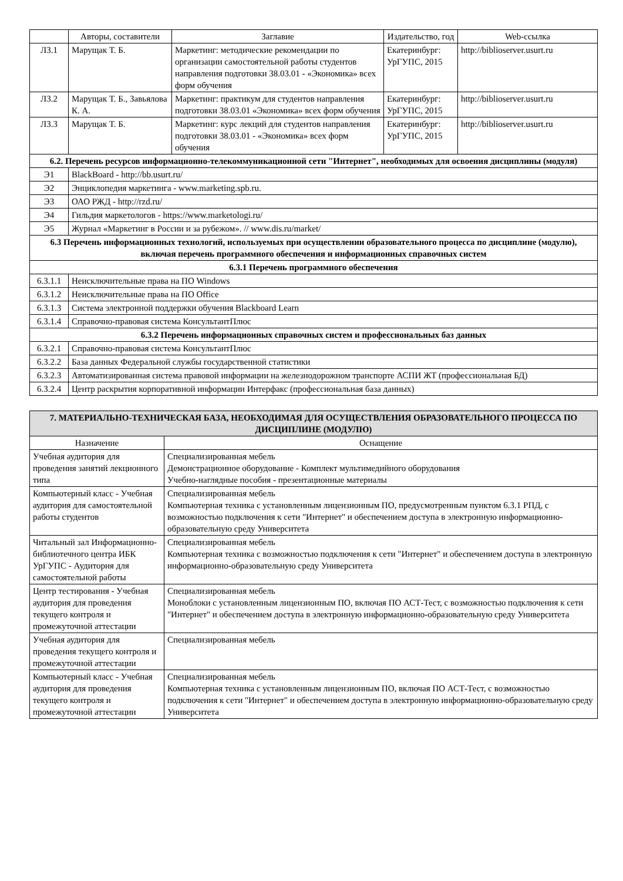| | Авторы, составители | Заглавие | Издательство, год | Web-ссылка |
| --- | --- | --- | --- | --- |
| Л3.1 | Марущак Т. Б. | Маркетинг: методические рекомендации по организации самостоятельной работы студентов направления подготовки 38.03.01 - «Экономика» всех форм обучения | Екатеринбург: УрГУПС, 2015 | http://biblioserver.usurt.ru |
| Л3.2 | Марущак Т. Б., Завьялова К. А. | Маркетинг: практикум для студентов направления подготовки 38.03.01 «Экономика» всех форм обучения | Екатеринбург: УрГУПС, 2015 | http://biblioserver.usurt.ru |
| Л3.3 | Марущак Т. Б. | Маркетинг: курс лекций для студентов направления подготовки 38.03.01 - «Экономика» всех форм обучения | Екатеринбург: УрГУПС, 2015 | http://biblioserver.usurt.ru |
| 6.2. Перечень ресурсов информационно-телекоммуникационной сети "Интернет", необходимых для освоения дисциплины (модуля) | | | | |
| Э1 | BlackBoard - http://bb.usurt.ru/ | | | |
| Э2 | Энциклопедия маркетинга - www.marketing.spb.ru. | | | |
| Э3 | ОАО РЖД - http://rzd.ru/ | | | |
| Э4 | Гильдия маркетологов - https://www.marketologi.ru/ | | | |
| Э5 | Журнал «Маркетинг в России и за рубежом». // www.dis.ru/market/ | | | |
| 6.3 Перечень информационных технологий, используемых при осуществлении образовательного процесса по дисциплине (модулю), включая перечень программного обеспечения и информационных справочных систем | | | | |
| 6.3.1 Перечень программного обеспечения | | | | |
| 6.3.1.1 | Неисключительные права на ПО Windows | | | |
| 6.3.1.2 | Неисключительные права на ПО Office | | | |
| 6.3.1.3 | Система электронной поддержки обучения Blackboard Learn | | | |
| 6.3.1.4 | Справочно-правовая система КонсультантПлюс | | | |
| 6.3.2 Перечень информационных справочных систем и профессиональных баз данных | | | | |
| 6.3.2.1 | Справочно-правовая система КонсультантПлюс | | | |
| 6.3.2.2 | База данных Федеральной службы государственной статистики | | | |
| 6.3.2.3 | Автоматизированная система правовой информации на железнодорожном транспорте АСПИ ЖТ (профессиональная БД) | | | |
| 6.3.2.4 | Центр раскрытия корпоративной информации Интерфакс (профессиональная база данных) | | | |
| 7. МАТЕРИАЛЬНО-ТЕХНИЧЕСКАЯ БАЗА, НЕОБХОДИМАЯ ДЛЯ ОСУЩЕСТВЛЕНИЯ ОБРАЗОВАТЕЛЬНОГО ПРОЦЕССА ПО ДИСЦИПЛИНЕ (МОДУЛЮ) | |
| Назначение | Оснащение |
| Учебная аудитория для проведения занятий лекционного типа | Специализированная мебель Демонстрационное оборудование - Комплект мультимедийного оборудования Учебно-наглядные пособия - презентационные материалы |
| Компьютерный класс - Учебная аудитория для самостоятельной работы студентов | Специализированная мебель Компьютерная техника с установленным лицензионным ПО, предусмотренным пунктом 6.3.1 РПД, с возможностью подключения к сети "Интернет" и обеспечением доступа в электронную информационно-образовательную среду Университета |
| Читальный зал Информационно-библиотечного центра ИБК УрГУПС - Аудитория для самостоятельной работы | Специализированная мебель Компьютерная техника с возможностью подключения к сети "Интернет" и обеспечением доступа в электронную информационно-образовательную среду Университета |
| Центр тестирования - Учебная аудитория для проведения текущего контроля и промежуточной аттестации | Специализированная мебель Моноблоки с установленным лицензионным ПО, включая ПО АСТ-Тест, с возможностью подключения к сети "Интернет" и обеспечением доступа в электронную информационно-образовательную среду Университета |
| Учебная аудитория для проведения текущего контроля и промежуточной аттестации | Специализированная мебель |
| Компьютерный класс - Учебная аудитория для проведения текущего контроля и промежуточной аттестации | Специализированная мебель Компьютерная техника с установленным лицензионным ПО, включая ПО АСТ-Тест, с возможностью подключения к сети "Интернет" и обеспечением доступа в электронную информационно-образовательную среду Университета |